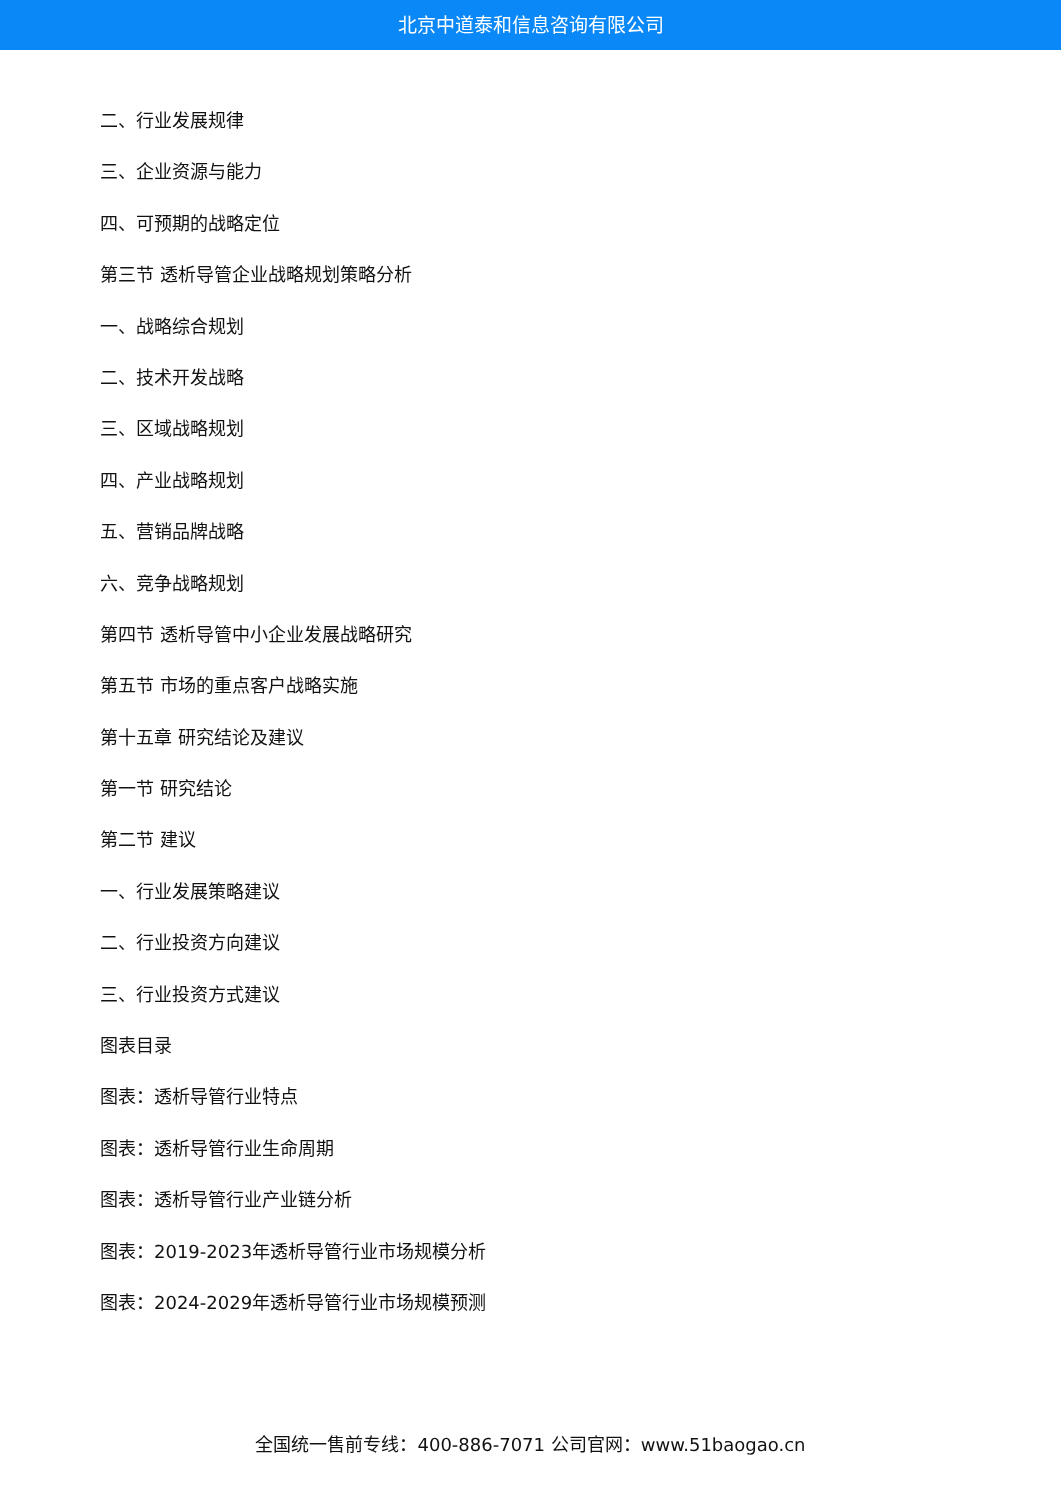北京中道泰和信息咨询有限公司
二、行业发展规律
三、企业资源与能力
四、可预期的战略定位
第三节 透析导管企业战略规划策略分析
一、战略综合规划
二、技术开发战略
三、区域战略规划
四、产业战略规划
五、营销品牌战略
六、竞争战略规划
第四节 透析导管中小企业发展战略研究
第五节 市场的重点客户战略实施
第十五章 研究结论及建议
第一节 研究结论
第二节 建议
一、行业发展策略建议
二、行业投资方向建议
三、行业投资方式建议
图表目录
图表：透析导管行业特点
图表：透析导管行业生命周期
图表：透析导管行业产业链分析
图表：2019-2023年透析导管行业市场规模分析
图表：2024-2029年透析导管行业市场规模预测
全国统一售前专线：400-886-7071 公司官网：www.51baogao.cn